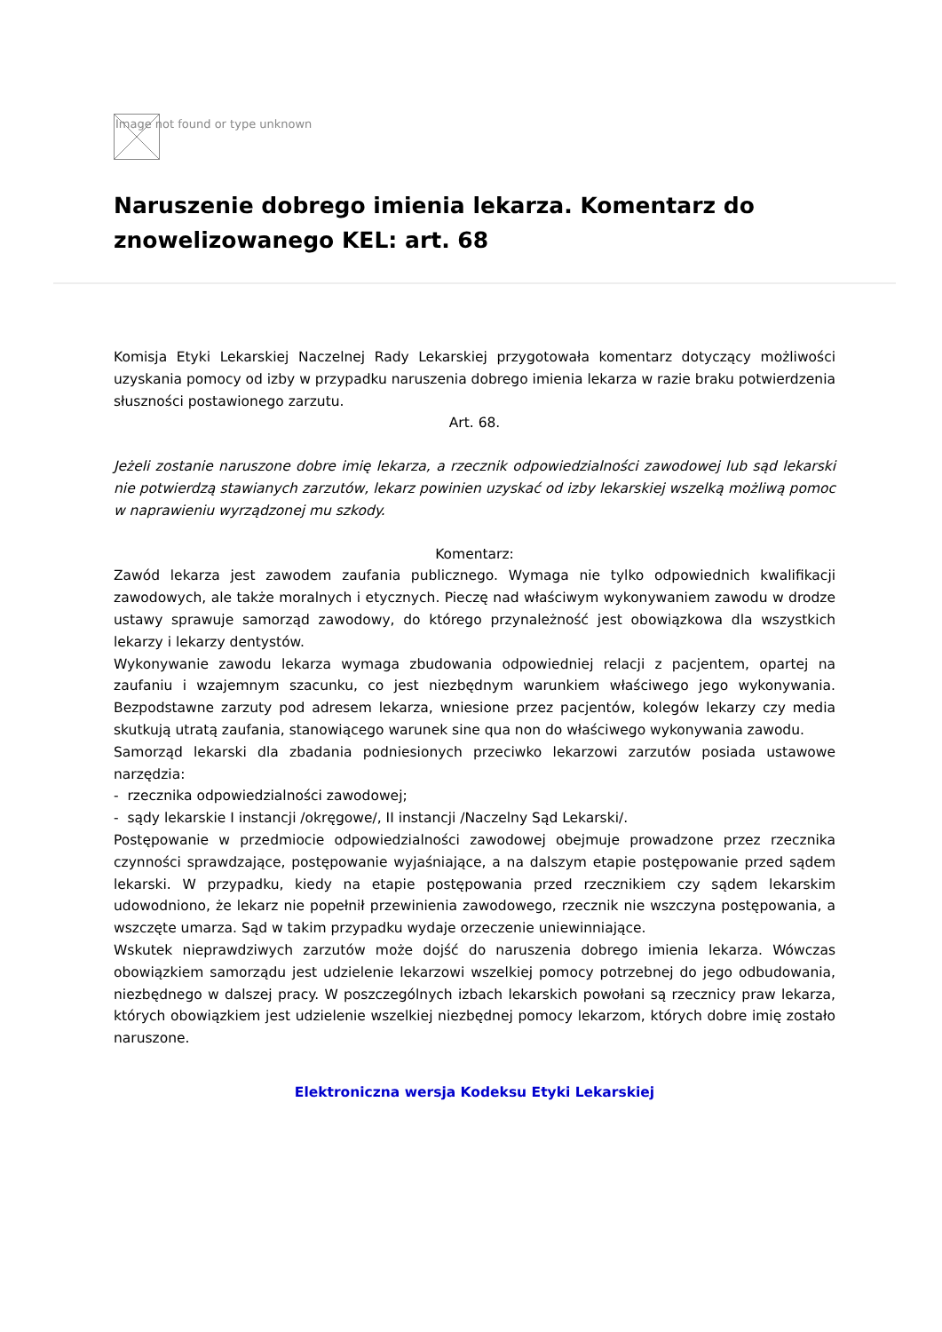Image not found or type unknown
Naruszenie dobrego imienia lekarza. Komentarz do znowelizowanego KEL: art. 68
Komisja Etyki Lekarskiej Naczelnej Rady Lekarskiej przygotowała komentarz dotyczący możliwości uzyskania pomocy od izby w przypadku naruszenia dobrego imienia lekarza w razie braku potwierdzenia słuszności postawionego zarzutu.
Art. 68.
Jeżeli zostanie naruszone dobre imię lekarza, a rzecznik odpowiedzialności zawodowej lub sąd lekarski nie potwierdzą stawianych zarzutów, lekarz powinien uzyskać od izby lekarskiej wszelką możliwą pomoc w naprawieniu wyrządzonej mu szkody.
Komentarz:
Zawód lekarza jest zawodem zaufania publicznego. Wymaga nie tylko odpowiednich kwalifikacji zawodowych, ale także moralnych i etycznych. Pieczę nad właściwym wykonywaniem zawodu w drodze ustawy sprawuje samorząd zawodowy, do którego przynależność jest obowiązkowa dla wszystkich lekarzy i lekarzy dentystów.
Wykonywanie zawodu lekarza wymaga zbudowania odpowiedniej relacji z pacjentem, opartej na zaufaniu i wzajemnym szacunku, co jest niezbędnym warunkiem właściwego jego wykonywania. Bezpodstawne zarzuty pod adresem lekarza, wniesione przez pacjentów, kolegów lekarzy czy media skutkują utratą zaufania, stanowiącego warunek sine qua non do właściwego wykonywania zawodu.
Samorząd lekarski dla zbadania podniesionych przeciwko lekarzowi zarzutów posiada ustawowe narzędzia:
- rzecznika odpowiedzialności zawodowej;
- sądy lekarskie I instancji /okręgowe/, II instancji /Naczelny Sąd Lekarski/.
Postępowanie w przedmiocie odpowiedzialności zawodowej obejmuje prowadzone przez rzecznika czynności sprawdzające, postępowanie wyjaśniające, a na dalszym etapie postępowanie przed sądem lekarski. W przypadku, kiedy na etapie postępowania przed rzecznikiem czy sądem lekarskim udowodniono, że lekarz nie popełnił przewinienia zawodowego, rzecznik nie wszczyna postępowania, a wszczęte umarza. Sąd w takim przypadku wydaje orzeczenie uniewinniające.
Wskutek nieprawdziwych zarzutów może dojść do naruszenia dobrego imienia lekarza. Wówczas obowiązkiem samorządu jest udzielenie lekarzowi wszelkiej pomocy potrzebnej do jego odbudowania, niezbędnego w dalszej pracy. W poszczególnych izbach lekarskich powołani są rzecznicy praw lekarza, których obowiązkiem jest udzielenie wszelkiej niezbędnej pomocy lekarzom, których dobre imię zostało naruszone.
Elektroniczna wersja Kodeksu Etyki Lekarskiej